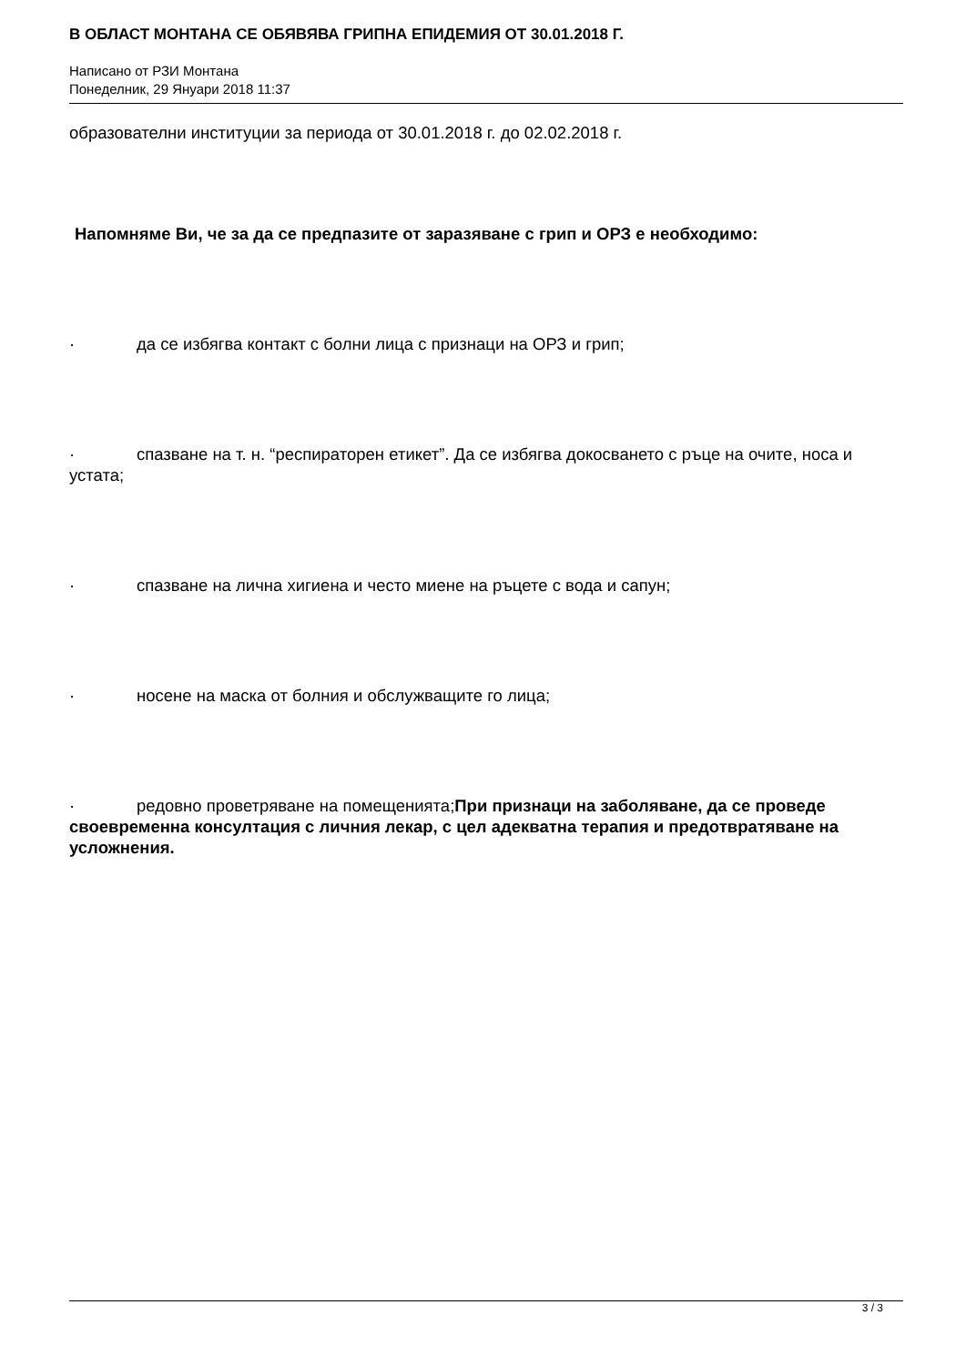В ОБЛАСТ МОНТАНА СЕ ОБЯВЯВА ГРИПНА ЕПИДЕМИЯ ОТ 30.01.2018 Г.
Написано от РЗИ Монтана
Понеделник, 29 Януари 2018 11:37
образователни институции за периода от 30.01.2018 г. до 02.02.2018 г.
Напомняме Ви, че за да се предпазите от заразяване с грип и ОРЗ е необходимо:
· да се избягва контакт с болни лица с признаци на ОРЗ и грип;
· спазване на т. н. “респираторен етикет”. Да се избягва докосването с ръце на очите, носа и устата;
· спазване на лична хигиена и често миене на ръцете с вода и сапун;
· носене на маска от болния и обслужващите го лица;
· редовно проветряване на помещенията;При признаци на заболяване, да се проведе своевременна консултация с личния лекар, с цел адекватна терапия и предотвратяване на усложнения.
3 / 3